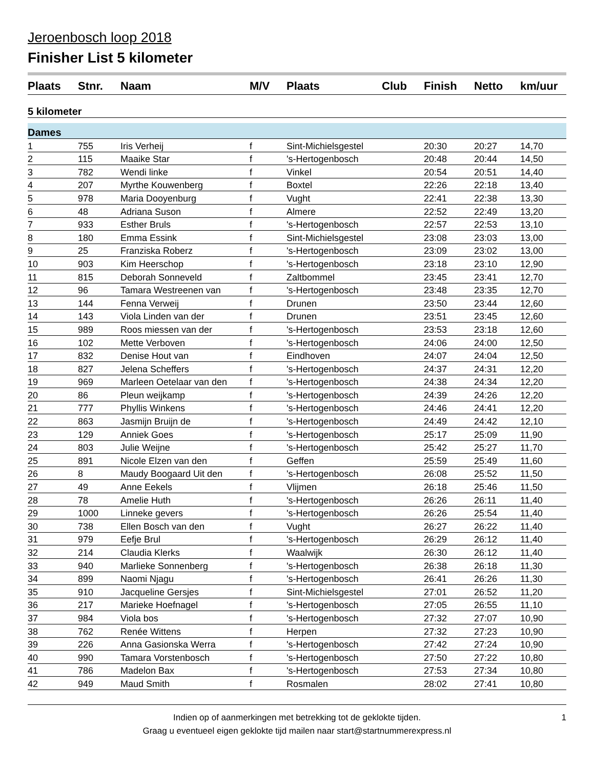Jeroenbosch loop 2018
Finisher List 5 kilometer
| Plaats | Stnr. | Naam | M/V | Plaats | Club | Finish | Netto | km/uur |
| --- | --- | --- | --- | --- | --- | --- | --- | --- |
| 5 kilometer | | | | | | | | |
| Dames | | | | | | | | |
| 1 | 755 | Iris Verheij | f | Sint-Michielsgestel | | 20:30 | 20:27 | 14,70 |
| 2 | 115 | Maaike Star | f | 's-Hertogenbosch | | 20:48 | 20:44 | 14,50 |
| 3 | 782 | Wendi linke | f | Vinkel | | 20:54 | 20:51 | 14,40 |
| 4 | 207 | Myrthe Kouwenberg | f | Boxtel | | 22:26 | 22:18 | 13,40 |
| 5 | 978 | Maria Dooyenburg | f | Vught | | 22:41 | 22:38 | 13,30 |
| 6 | 48 | Adriana Suson | f | Almere | | 22:52 | 22:49 | 13,20 |
| 7 | 933 | Esther Bruls | f | 's-Hertogenbosch | | 22:57 | 22:53 | 13,10 |
| 8 | 180 | Emma Essink | f | Sint-Michielsgestel | | 23:08 | 23:03 | 13,00 |
| 9 | 25 | Franziska Roberz | f | 's-Hertogenbosch | | 23:09 | 23:02 | 13,00 |
| 10 | 903 | Kim Heerschop | f | 's-Hertogenbosch | | 23:18 | 23:10 | 12,90 |
| 11 | 815 | Deborah Sonneveld | f | Zaltbommel | | 23:45 | 23:41 | 12,70 |
| 12 | 96 | Tamara Westreenen van | f | 's-Hertogenbosch | | 23:48 | 23:35 | 12,70 |
| 13 | 144 | Fenna Verweij | f | Drunen | | 23:50 | 23:44 | 12,60 |
| 14 | 143 | Viola Linden van der | f | Drunen | | 23:51 | 23:45 | 12,60 |
| 15 | 989 | Roos miessen van der | f | 's-Hertogenbosch | | 23:53 | 23:18 | 12,60 |
| 16 | 102 | Mette Verboven | f | 's-Hertogenbosch | | 24:06 | 24:00 | 12,50 |
| 17 | 832 | Denise Hout van | f | Eindhoven | | 24:07 | 24:04 | 12,50 |
| 18 | 827 | Jelena Scheffers | f | 's-Hertogenbosch | | 24:37 | 24:31 | 12,20 |
| 19 | 969 | Marleen Oetelaar van den | f | 's-Hertogenbosch | | 24:38 | 24:34 | 12,20 |
| 20 | 86 | Pleun weijkamp | f | 's-Hertogenbosch | | 24:39 | 24:26 | 12,20 |
| 21 | 777 | Phyllis Winkens | f | 's-Hertogenbosch | | 24:46 | 24:41 | 12,20 |
| 22 | 863 | Jasmijn Bruijn de | f | 's-Hertogenbosch | | 24:49 | 24:42 | 12,10 |
| 23 | 129 | Anniek Goes | f | 's-Hertogenbosch | | 25:17 | 25:09 | 11,90 |
| 24 | 803 | Julie Weijne | f | 's-Hertogenbosch | | 25:42 | 25:27 | 11,70 |
| 25 | 891 | Nicole Elzen van den | f | Geffen | | 25:59 | 25:49 | 11,60 |
| 26 | 8 | Maudy Boogaard Uit den | f | 's-Hertogenbosch | | 26:08 | 25:52 | 11,50 |
| 27 | 49 | Anne Eekels | f | Vlijmen | | 26:18 | 25:46 | 11,50 |
| 28 | 78 | Amelie Huth | f | 's-Hertogenbosch | | 26:26 | 26:11 | 11,40 |
| 29 | 1000 | Linneke gevers | f | 's-Hertogenbosch | | 26:26 | 25:54 | 11,40 |
| 30 | 738 | Ellen Bosch van den | f | Vught | | 26:27 | 26:22 | 11,40 |
| 31 | 979 | Eefje Brul | f | 's-Hertogenbosch | | 26:29 | 26:12 | 11,40 |
| 32 | 214 | Claudia Klerks | f | Waalwijk | | 26:30 | 26:12 | 11,40 |
| 33 | 940 | Marlieke Sonnenberg | f | 's-Hertogenbosch | | 26:38 | 26:18 | 11,30 |
| 34 | 899 | Naomi Njagu | f | 's-Hertogenbosch | | 26:41 | 26:26 | 11,30 |
| 35 | 910 | Jacqueline Gersjes | f | Sint-Michielsgestel | | 27:01 | 26:52 | 11,20 |
| 36 | 217 | Marieke Hoefnagel | f | 's-Hertogenbosch | | 27:05 | 26:55 | 11,10 |
| 37 | 984 | Viola bos | f | 's-Hertogenbosch | | 27:32 | 27:07 | 10,90 |
| 38 | 762 | Renée Wittens | f | Herpen | | 27:32 | 27:23 | 10,90 |
| 39 | 226 | Anna Gasionska Werra | f | 's-Hertogenbosch | | 27:42 | 27:24 | 10,90 |
| 40 | 990 | Tamara Vorstenbosch | f | 's-Hertogenbosch | | 27:50 | 27:22 | 10,80 |
| 41 | 786 | Madelon Bax | f | 's-Hertogenbosch | | 27:53 | 27:34 | 10,80 |
| 42 | 949 | Maud Smith | f | Rosmalen | | 28:02 | 27:41 | 10,80 |
Indien op of aanmerkingen met betrekking tot de geklokte tijden.
Graag u eventueel eigen geklokte tijd mailen naar start@startnummerexpress.nl
1